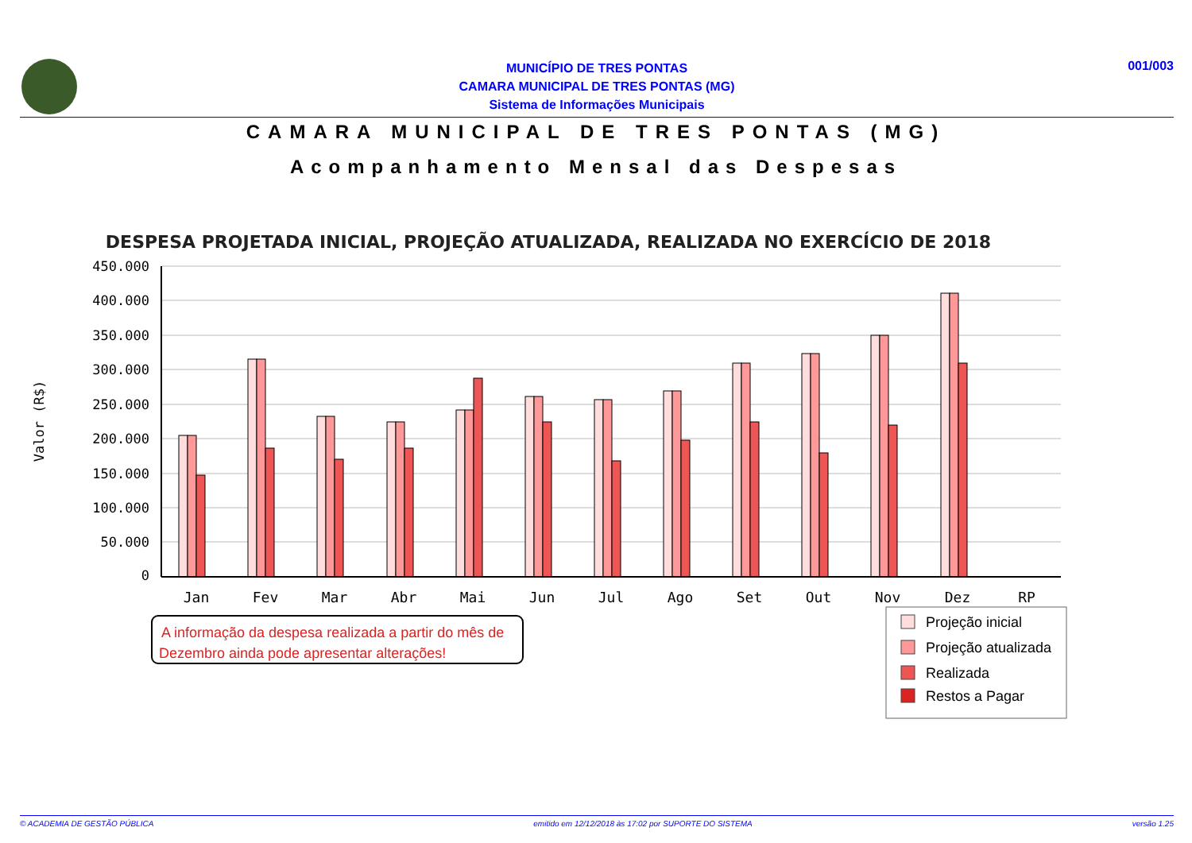001/003
MUNICÍPIO DE TRES PONTAS
CAMARA MUNICIPAL DE TRES PONTAS (MG)
Sistema de Informações Municipais
CAMARA MUNICIPAL DE TRES PONTAS (MG)
Acompanhamento Mensal das Despesas
DESPESA PROJETADA INICIAL, PROJEÇÃO ATUALIZADA, REALIZADA NO EXERCÍCIO DE 2018
450.000
400.000
350.000
300.000
250.000
200.000
150.000
100.000
50.000
0
Valor (R$)
Jan
Fev
Mar
Abr
Mai
Jun
Jul
Ago
Set
Out
Nov
Dez
RP
A informação da despesa realizada a partir do mês de
Dezembro ainda pode apresentar alterações!
Projeção inicial
Projeção atualizada
Realizada
Restos a Pagar
© ACADEMIA DE GESTÃO PÚBLICA emitido em 12/12/2018 às 17:02 por SUPORTE DO SISTEMA versão 1.25